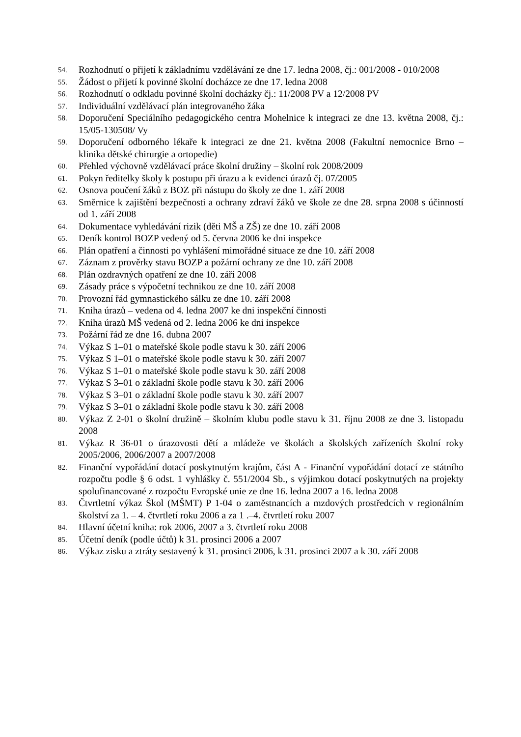54. Rozhodnutí o přijetí k základnímu vzdělávání ze dne 17. ledna 2008, čj.: 001/2008 - 010/2008
55. Žádost o přijetí k povinné školní docházce ze dne 17. ledna 2008
56. Rozhodnutí o odkladu povinné školní docházky čj.: 11/2008 PV a 12/2008 PV
57. Individuální vzdělávací plán integrovaného žáka
58. Doporučení Speciálního pedagogického centra Mohelnice k integraci ze dne 13. května 2008, čj.: 15/05-130508/ Vy
59. Doporučení odborného lékaře k integraci ze dne 21. května 2008 (Fakultní nemocnice Brno – klinika dětské chirurgie a ortopedie)
60. Přehled výchovně vzdělávací práce školní družiny – školní rok 2008/2009
61. Pokyn ředitelky školy k postupu při úrazu a k evidenci úrazů čj. 07/2005
62. Osnova poučení žáků z BOZ při nástupu do školy ze dne 1. září 2008
63. Směrnice k zajištění bezpečnosti a ochrany zdraví žáků ve škole ze dne 28. srpna 2008 s účinností od 1. září 2008
64. Dokumentace vyhledávání rizik (děti MŠ a ZŠ) ze dne 10. září 2008
65. Deník kontrol BOZP vedený od 5. června 2006 ke dni inspekce
66. Plán opatření a činnosti po vyhlášení mimořádné situace ze dne 10. září 2008
67. Záznam z prověrky stavu BOZP a požární ochrany ze dne 10. září 2008
68. Plán ozdravných opatření ze dne 10. září 2008
69. Zásady práce s výpočetní technikou ze dne 10. září 2008
70. Provozní řád gymnastického sálku ze dne 10. září 2008
71. Kniha úrazů – vedena od 4. ledna 2007 ke dni inspekční činnosti
72. Kniha úrazů MŠ vedená od 2. ledna 2006 ke dni inspekce
73. Požární řád ze dne 16. dubna 2007
74. Výkaz S 1–01 o mateřské škole podle stavu k 30. září 2006
75. Výkaz S 1–01 o mateřské škole podle stavu k 30. září 2007
76. Výkaz S 1–01 o mateřské škole podle stavu k 30. září 2008
77. Výkaz S 3–01 o základní škole podle stavu k 30. září 2006
78. Výkaz S 3–01 o základní škole podle stavu k 30. září 2007
79. Výkaz S 3–01 o základní škole podle stavu k 30. září 2008
80. Výkaz Z 2-01 o školní družině – školním klubu podle stavu k 31. říjnu 2008 ze dne 3. listopadu 2008
81. Výkaz R 36-01 o úrazovosti dětí a mládeže ve školách a školských zařízeních školní roky 2005/2006, 2006/2007 a 2007/2008
82. Finanční vypořádání dotací poskytnutým krajům, část A - Finanční vypořádání dotací ze státního rozpočtu podle § 6 odst. 1 vyhlášky č. 551/2004 Sb., s výjimkou dotací poskytnutých na projekty spolufinancované z rozpočtu Evropské unie ze dne 16. ledna 2007 a 16. ledna 2008
83. Čtvrtletní výkaz Škol (MŠMT) P 1-04 o zaměstnancích a mzdových prostředcích v regionálním školství za 1. – 4. čtvrtletí roku 2006 a za 1 .–4. čtvrtletí roku 2007
84. Hlavní účetní kniha: rok 2006, 2007 a 3. čtvrtletí roku 2008
85. Účetní deník (podle účtů) k 31. prosinci 2006 a 2007
86. Výkaz zisku a ztráty sestavený k 31. prosinci 2006, k 31. prosinci 2007 a k 30. září 2008